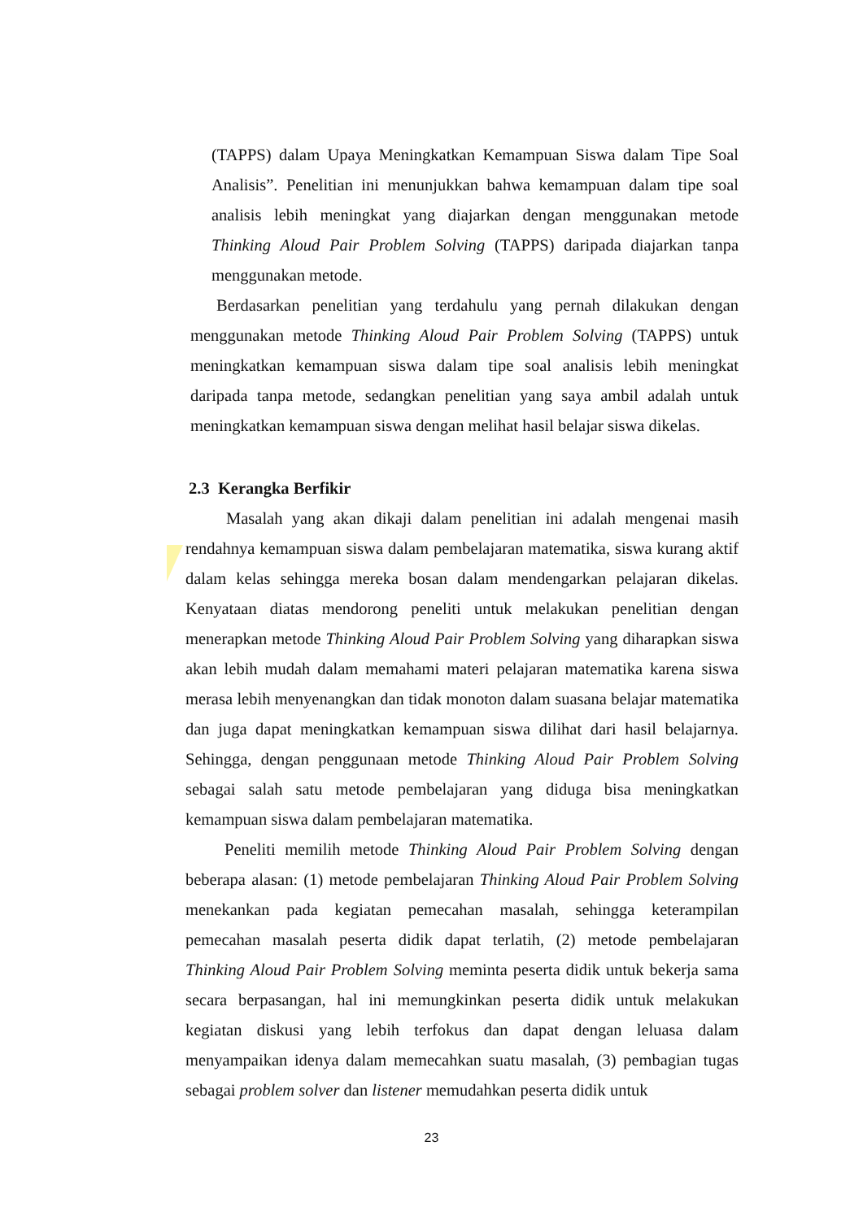(TAPPS) dalam Upaya Meningkatkan Kemampuan Siswa dalam Tipe Soal Analisis”. Penelitian ini menunjukkan bahwa kemampuan dalam tipe soal analisis lebih meningkat yang diajarkan dengan menggunakan metode Thinking Aloud Pair Problem Solving (TAPPS) daripada diajarkan tanpa menggunakan metode.
Berdasarkan penelitian yang terdahulu yang pernah dilakukan dengan menggunakan metode Thinking Aloud Pair Problem Solving (TAPPS) untuk meningkatkan kemampuan siswa dalam tipe soal analisis lebih meningkat daripada tanpa metode, sedangkan penelitian yang saya ambil adalah untuk meningkatkan kemampuan siswa dengan melihat hasil belajar siswa dikelas.
2.3 Kerangka Berfikir
Masalah yang akan dikaji dalam penelitian ini adalah mengenai masih rendahnya kemampuan siswa dalam pembelajaran matematika, siswa kurang aktif dalam kelas sehingga mereka bosan dalam mendengarkan pelajaran dikelas. Kenyataan diatas mendorong peneliti untuk melakukan penelitian dengan menerapkan metode Thinking Aloud Pair Problem Solving yang diharapkan siswa akan lebih mudah dalam memahami materi pelajaran matematika karena siswa merasa lebih menyenangkan dan tidak monoton dalam suasana belajar matematika dan juga dapat meningkatkan kemampuan siswa dilihat dari hasil belajarnya. Sehingga, dengan penggunaan metode Thinking Aloud Pair Problem Solving sebagai salah satu metode pembelajaran yang diduga bisa meningkatkan kemampuan siswa dalam pembelajaran matematika.
Peneliti memilih metode Thinking Aloud Pair Problem Solving dengan beberapa alasan: (1) metode pembelajaran Thinking Aloud Pair Problem Solving menekankan pada kegiatan pemecahan masalah, sehingga keterampilan pemecahan masalah peserta didik dapat terlatih, (2) metode pembelajaran Thinking Aloud Pair Problem Solving meminta peserta didik untuk bekerja sama secara berpasangan, hal ini memungkinkan peserta didik untuk melakukan kegiatan diskusi yang lebih terfokus dan dapat dengan leluasa dalam menyampaikan idenya dalam memecahkan suatu masalah, (3) pembagian tugas sebagai problem solver dan listener memudahkan peserta didik untuk
23